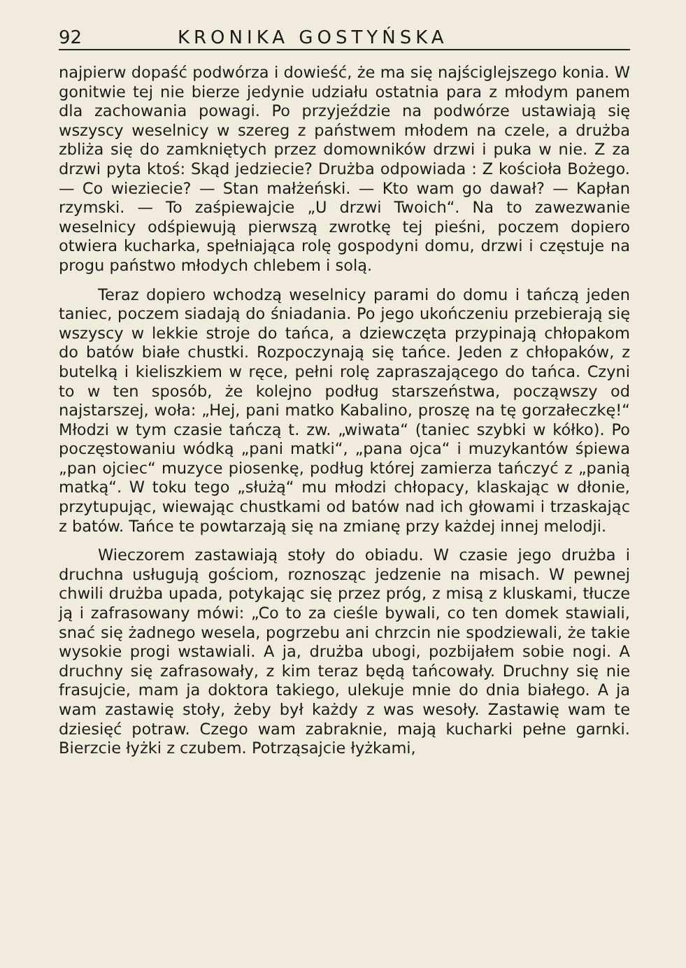92 KRONIKA GOSTYŃSKA
najpierw dopaść podwórza i dowieść, że ma się najściglejszego konia. W gonitwie tej nie bierze jedynie udziału ostatnia para z młodym panem dla zachowania powagi. Po przyjeździe na podwórze ustawiają się wszyscy weselnicy w szereg z państwem młodem na czele, a drużba zbliża się do zamkniętych przez domowników drzwi i puka w nie. Z za drzwi pyta ktoś: Skąd jedziecie? Drużba odpowiada : Z kościoła Bożego. — Co wieziecie? — Stan małżeński. — Kto wam go dawał? — Kapłan rzymski. — To zaśpiewajcie „U drzwi Twoich“. Na to zawezwanie weselnicy odśpiewują pierwszą zwrotkę tej pieśni, poczem dopiero otwiera kucharka, spełniająca rolę gospodyni domu, drzwi i częstuje na progu państwo młodych chlebem i solą.
Teraz dopiero wchodzą weselnicy parami do domu i tańczą jeden taniec, poczem siadają do śniadania. Po jego ukończeniu przebierają się wszyscy w lekkie stroje do tańca, a dziewczęta przypinają chłopakom do batów białe chustki. Rozpoczynają się tańce. Jeden z chłopaków, z butelką i kieliszkiem w ręce, pełni rolę zapraszającego do tańca. Czyni to w ten sposób, że kolejno podług starszeństwa, począwszy od najstarszej, woła: „Hej, pani matko Kabalino, proszę na tę gorzałeczkę!“ Młodzi w tym czasie tańczą t. zw. „wiwata“ (taniec szybki w kółko). Po poczęstowaniu wódką „pani matki“, „pana ojca“ i muzykantów śpiewa „pan ojciec“ muzyce piosenkę, podług której zamierza tańczyć z „panią matką“. W toku tego „służą“ mu młodzi chłopacy, klaskając w dłonie, przytupując, wiewając chustkami od batów nad ich głowami i trzaskając z batów. Tańce te powtarzają się na zmianę przy każdej innej melodji.
Wieczorem zastawiają stoły do obiadu. W czasie jego drużba i druchna usługują gościom, roznosząc jedzenie na misach. W pewnej chwili drużba upada, potykając się przez próg, z misą z kluskami, tłucze ją i zafrasowany mówi: „Co to za cieśle bywali, co ten domek stawiali, snać się żadnego wesela, pogrzebu ani chrzcin nie spodziewali, że takie wysokie progi wstawiali. A ja, drużba ubogi, pozbijałem sobie nogi. A druchny się zafrasowały, z kim teraz będą tańcowały. Druchny się nie frasujcie, mam ja doktora takiego, ulekuje mnie do dnia białego. A ja wam zastawię stoły, żeby był każdy z was wesoły. Zastawię wam te dziesięć potraw. Czego wam zabraknie, mają kucharki pełne garnki. Bierzcie łyżki z czubem. Potrząsajcie łyżkami,